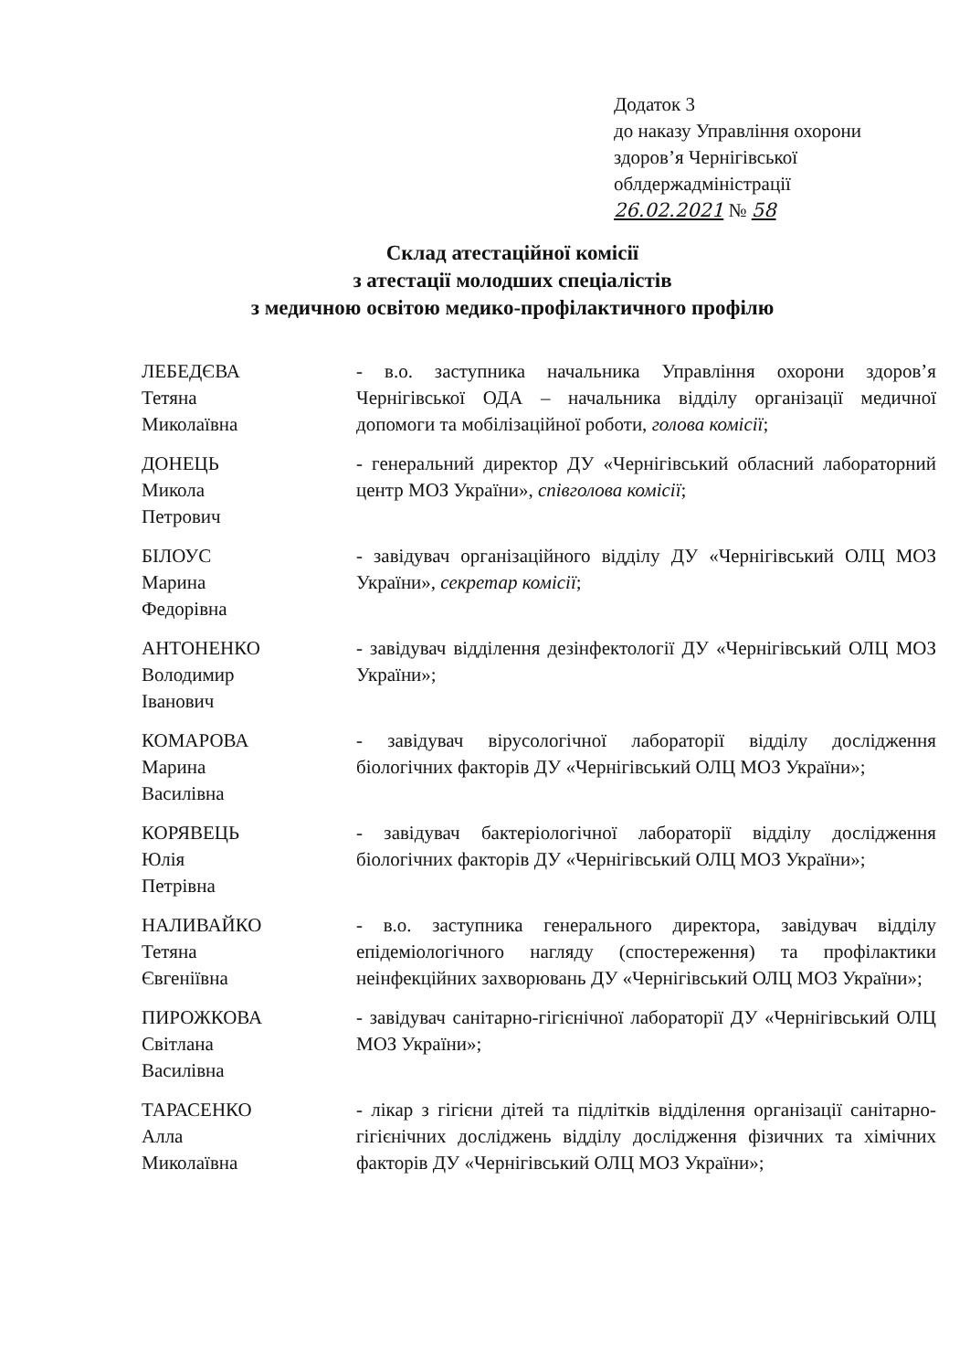Додаток 3
до наказу Управління охорони
здоров’я Чернігівської
облдержадміністрації
26.02.2021 № 58
Склад атестаційної комісії
з атестації молодших спеціалістів
з медичною освітою медико-профілактичного профілю
ЛЕБЕДЄВА
Тетяна
Миколаївна
- в.о. заступника начальника Управління охорони здоров’я Чернігівської ОДА – начальника відділу організації медичної допомоги та мобілізаційної роботи, голова комісії;
ДОНЕЦЬ
Микола
Петрович
- генеральний директор ДУ «Чернігівський обласний лабораторний центр МОЗ України», співголова комісії;
БІЛОУС
Марина
Федорівна
- завідувач організаційного відділу ДУ «Чернігівський ОЛЦ МОЗ України», секретар комісії;
АНТОНЕНКО
Володимир
Іванович
- завідувач відділення дезінфектології ДУ «Чернігівський ОЛЦ МОЗ України»;
КОМАРОВА
Марина
Василівна
- завідувач вірусологічної лабораторії відділу дослідження біологічних факторів ДУ «Чернігівський ОЛЦ МОЗ України»;
КОРЯВЕЦЬ
Юлія
Петрівна
- завідувач бактеріологічної лабораторії відділу дослідження біологічних факторів ДУ «Чернігівський ОЛЦ МОЗ України»;
НАЛИВАЙКО
Тетяна
Євгеніївна
- в.о. заступника генерального директора, завідувач відділу епідеміологічного нагляду (спостереження) та профілактики неінфекційних захворювань ДУ «Чернігівський ОЛЦ МОЗ України»;
ПИРОЖКОВА
Світлана
Василівна
- завідувач санітарно-гігієнічної лабораторії ДУ «Чернігівський ОЛЦ МОЗ України»;
ТАРАСЕНКО
Алла
Миколаївна
- лікар з гігієни дітей та підлітків відділення організації санітарно-гігієнічних досліджень відділу дослідження фізичних та хімічних факторів ДУ «Чернігівський ОЛЦ МОЗ України»;